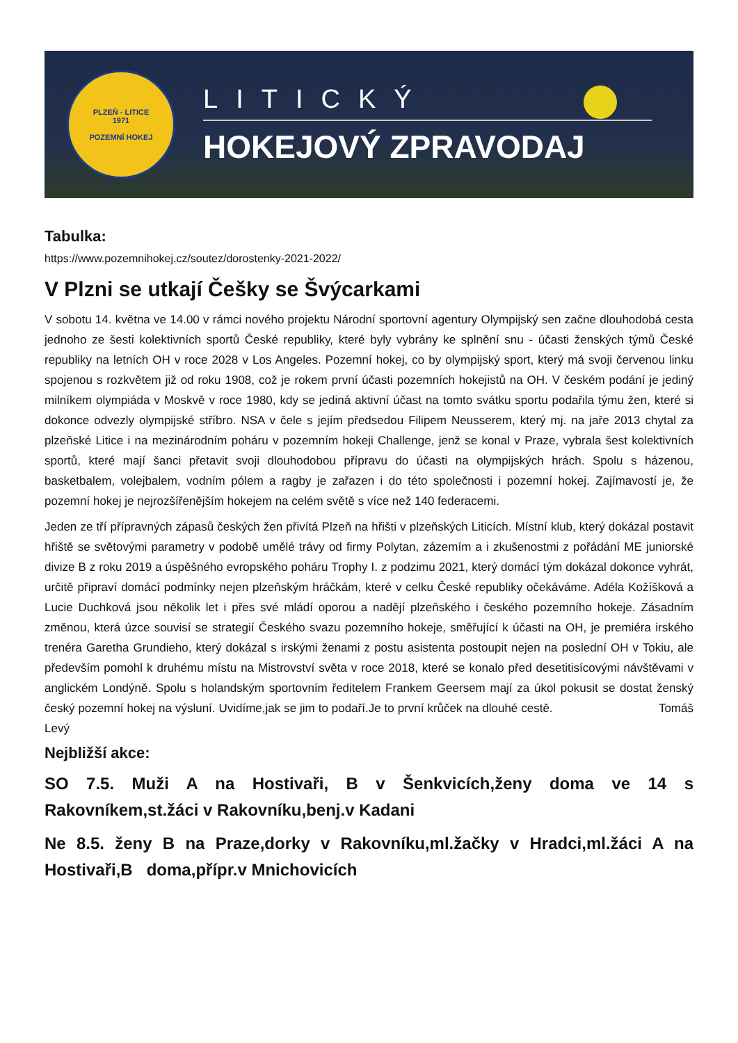PLZEŇ - LITICE
1971
POZEMNÍ HOKEJ
LITICKÝ
HOKEJOVÝ ZPRAVODAJ
Tabulka:
https://www.pozemnihokej.cz/soutez/dorostenky-2021-2022/
V Plzni se utkají Češky se Švýcarkami
V sobotu 14. května ve 14.00 v rámci nového projektu Národní sportovní agentury Olympijský sen začne dlouhodobá cesta jednoho ze šesti kolektivních sportů České republiky, které byly vybrány ke splnění snu - účasti ženských týmů České republiky na letních OH v roce 2028 v Los Angeles. Pozemní hokej, co by olympijský sport, který má svoji červenou linku spojenou s rozkvětem již od roku 1908, což je rokem první účasti pozemních hokejistů na OH. V českém podání je jediný milníkem olympiáda v Moskvě v roce 1980, kdy se jediná aktivní účast na tomto svátku sportu podařila týmu žen, které si dokonce odvezly olympijské stříbro. NSA v čele s jejím předsedou Filipem Neusserem, který mj. na jaře 2013 chytal za plzeňské Litice i na mezinárodním poháru v pozemním hokeji Challenge, jenž se konal v Praze, vybrala šest kolektivních sportů, které mají šanci přetavit svoji dlouhodobou přípravu do účasti na olympijských hrách. Spolu s házenou, basketbalem, volejbalem, vodním pólem a ragby je zařazen i do této společnosti i pozemní hokej. Zajímavostí je, že pozemní hokej je nejrozšířenějším hokejem na celém světě s více než 140 federacemi.
Jeden ze tří přípravných zápasů českých žen přivítá Plzeň na hřišti v plzeňských Liticích. Místní klub, který dokázal postavit hřiště se světovými parametry v podobě umělé trávy od firmy Polytan, zázemím a i zkušenostmi z pořádání ME juniorské divize B z roku 2019 a úspěšného evropského poháru Trophy I. z podzimu 2021, který domácí tým dokázal dokonce vyhrát, určitě připraví domácí podmínky nejen plzeňským hráčkám, které v celku České republiky očekáváme. Adéla Kožíšková a Lucie Duchková jsou několik let i přes své mládí oporou a nadějí plzeňského i českého pozemního hokeje. Zásadním změnou, která úzce souvisí se strategií Českého svazu pozemního hokeje, směřující k účasti na OH, je premiéra irského trenéra Garetha Grundieho, který dokázal s irskými ženami z postu asistenta postoupit nejen na poslední OH v Tokiu, ale především pomohl k druhému místu na Mistrovství světa v roce 2018, které se konalo před desetitisícovými návštěvami v anglickém Londýně. Spolu s holandským sportovním ředitelem Frankem Geersem mají za úkol pokusit se dostat ženský český pozemní hokej na výsluní. Uvidíme,jak se jim to podaří.Je to první krůček na dlouhé cestě. Tomáš Levý
Nejbližší akce:
SO 7.5. Muži A na Hostivaři, B v Šenkvicích,ženy doma ve 14 s Rakovníkem,st.žáci v Rakovníku,benj.v Kadani
Ne 8.5. ženy B na Praze,dorky v Rakovníku,ml.žačky v Hradci,ml.žáci A na Hostivaři,B doma,přípr.v Mnichovicích